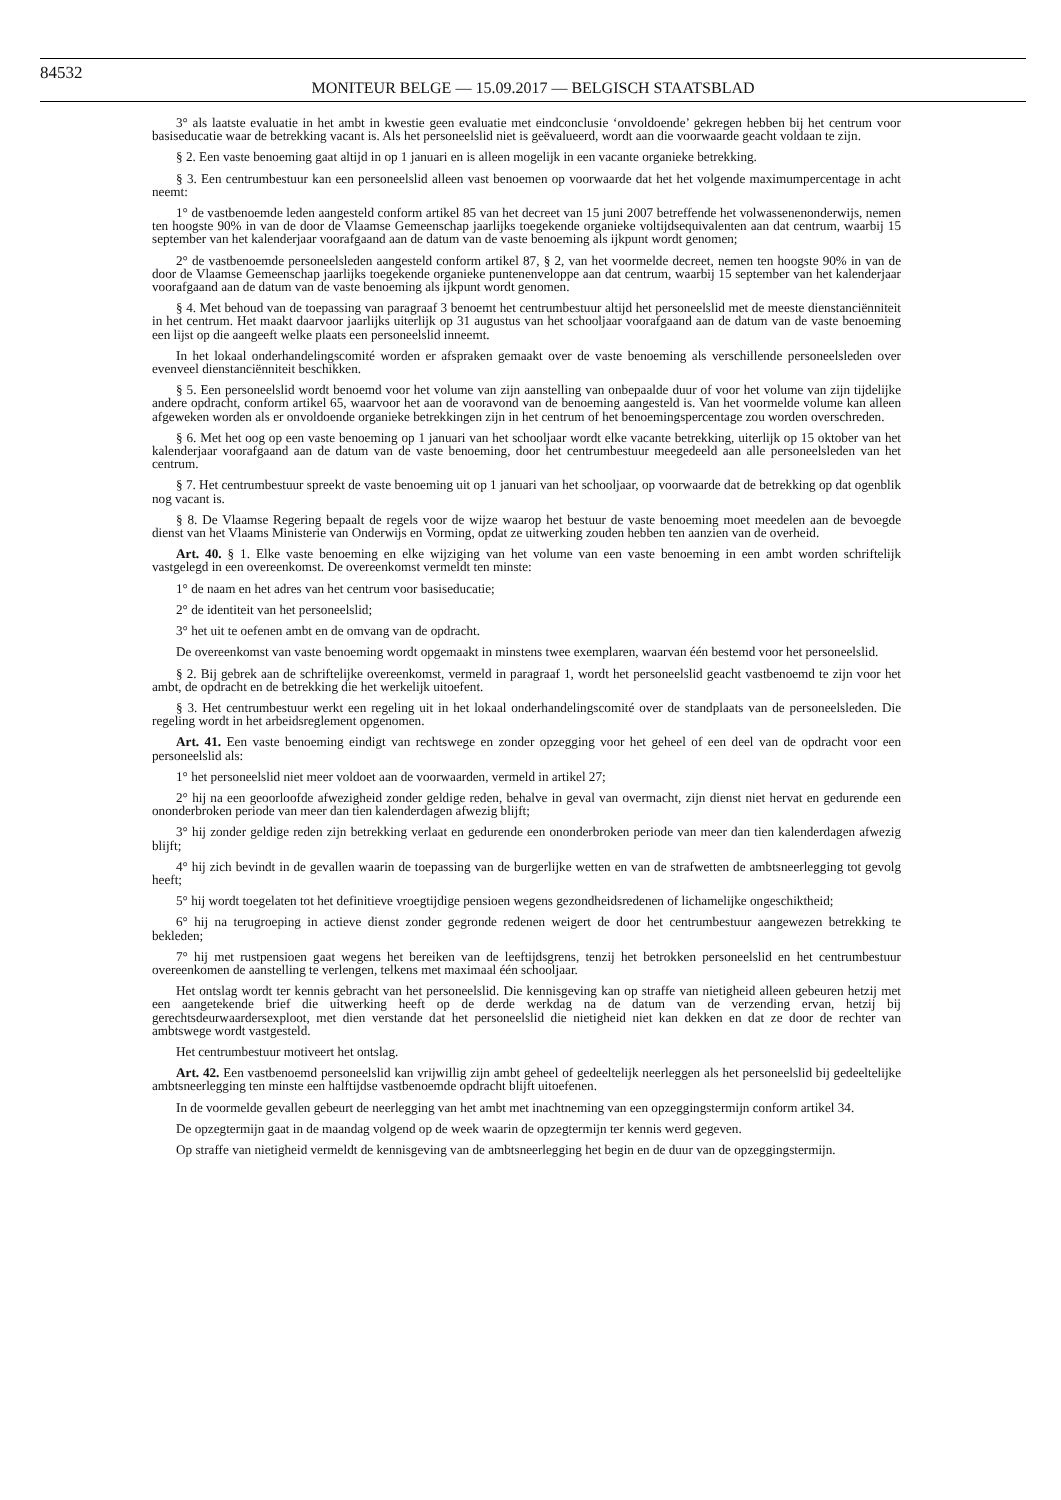84532
MONITEUR BELGE — 15.09.2017 — BELGISCH STAATSBLAD
3° als laatste evaluatie in het ambt in kwestie geen evaluatie met eindconclusie ‘onvoldoende’ gekregen hebben bij het centrum voor basiseducatie waar de betrekking vacant is. Als het personeelslid niet is geëvalueerd, wordt aan die voorwaarde geacht voldaan te zijn.
§ 2. Een vaste benoeming gaat altijd in op 1 januari en is alleen mogelijk in een vacante organieke betrekking.
§ 3. Een centrumbestuur kan een personeelslid alleen vast benoemen op voorwaarde dat het het volgende maximumpercentage in acht neemt:
1° de vastbenoemde leden aangesteld conform artikel 85 van het decreet van 15 juni 2007 betreffende het volwassenenonderwijs, nemen ten hoogste 90% in van de door de Vlaamse Gemeenschap jaarlijks toegekende organieke voltijdsequivalenten aan dat centrum, waarbij 15 september van het kalenderjaar voorafgaand aan de datum van de vaste benoeming als ijkpunt wordt genomen;
2° de vastbenoemde personeelsleden aangesteld conform artikel 87, § 2, van het voormelde decreet, nemen ten hoogste 90% in van de door de Vlaamse Gemeenschap jaarlijks toegekende organieke puntenenveloppe aan dat centrum, waarbij 15 september van het kalenderjaar voorafgaand aan de datum van de vaste benoeming als ijkpunt wordt genomen.
§ 4. Met behoud van de toepassing van paragraaf 3 benoemt het centrumbestuur altijd het personeelslid met de meeste dienstanciënniteit in het centrum. Het maakt daarvoor jaarlijks uiterlijk op 31 augustus van het schooljaar voorafgaand aan de datum van de vaste benoeming een lijst op die aangeeft welke plaats een personeelslid inneemt.
In het lokaal onderhandelingscomité worden er afspraken gemaakt over de vaste benoeming als verschillende personeelsleden over evenveel dienstanciënniteit beschikken.
§ 5. Een personeelslid wordt benoemd voor het volume van zijn aanstelling van onbepaalde duur of voor het volume van zijn tijdelijke andere opdracht, conform artikel 65, waarvoor het aan de vooravond van de benoeming aangesteld is. Van het voormelde volume kan alleen afgeweken worden als er onvoldoende organieke betrekkingen zijn in het centrum of het benoemingspercentage zou worden overschreden.
§ 6. Met het oog op een vaste benoeming op 1 januari van het schooljaar wordt elke vacante betrekking, uiterlijk op 15 oktober van het kalenderjaar voorafgaand aan de datum van de vaste benoeming, door het centrumbestuur meegedeeld aan alle personeelsleden van het centrum.
§ 7. Het centrumbestuur spreekt de vaste benoeming uit op 1 januari van het schooljaar, op voorwaarde dat de betrekking op dat ogenblik nog vacant is.
§ 8. De Vlaamse Regering bepaalt de regels voor de wijze waarop het bestuur de vaste benoeming moet meedelen aan de bevoegde dienst van het Vlaams Ministerie van Onderwijs en Vorming, opdat ze uitwerking zouden hebben ten aanzien van de overheid.
Art. 40. § 1. Elke vaste benoeming en elke wijziging van het volume van een vaste benoeming in een ambt worden schriftelijk vastgelegd in een overeenkomst. De overeenkomst vermeldt ten minste:
1° de naam en het adres van het centrum voor basiseducatie;
2° de identiteit van het personeelslid;
3° het uit te oefenen ambt en de omvang van de opdracht.
De overeenkomst van vaste benoeming wordt opgemaakt in minstens twee exemplaren, waarvan één bestemd voor het personeelslid.
§ 2. Bij gebrek aan de schriftelijke overeenkomst, vermeld in paragraaf 1, wordt het personeelslid geacht vastbenoemd te zijn voor het ambt, de opdracht en de betrekking die het werkelijk uitoefent.
§ 3. Het centrumbestuur werkt een regeling uit in het lokaal onderhandelingscomité over de standplaats van de personeelsleden. Die regeling wordt in het arbeidsreglement opgenomen.
Art. 41. Een vaste benoeming eindigt van rechtswege en zonder opzegging voor het geheel of een deel van de opdracht voor een personeelslid als:
1° het personeelslid niet meer voldoet aan de voorwaarden, vermeld in artikel 27;
2° hij na een geoorloofde afwezigheid zonder geldige reden, behalve in geval van overmacht, zijn dienst niet hervat en gedurende een ononderbroken periode van meer dan tien kalenderdagen afwezig blijft;
3° hij zonder geldige reden zijn betrekking verlaat en gedurende een ononderbroken periode van meer dan tien kalenderdagen afwezig blijft;
4° hij zich bevindt in de gevallen waarin de toepassing van de burgerlijke wetten en van de strafwetten de ambtsneerlegging tot gevolg heeft;
5° hij wordt toegelaten tot het definitieve vroegtijdige pensioen wegens gezondheidsredenen of lichamelijke ongeschiktheid;
6° hij na terugroeping in actieve dienst zonder gegronde redenen weigert de door het centrumbestuur aangewezen betrekking te bekleden;
7° hij met rustpensioen gaat wegens het bereiken van de leeftijdsgrens, tenzij het betrokken personeelslid en het centrumbestuur overeenkomen de aanstelling te verlengen, telkens met maximaal één schooljaar.
Het ontslag wordt ter kennis gebracht van het personeelslid. Die kennisgeving kan op straffe van nietigheid alleen gebeuren hetzij met een aangetekende brief die uitwerking heeft op de derde werkdag na de datum van de verzending ervan, hetzij bij gerechtsdeurwaardersexploot, met dien verstande dat het personeelslid die nietigheid niet kan dekken en dat ze door de rechter van ambtswege wordt vastgesteld.
Het centrumbestuur motiveert het ontslag.
Art. 42. Een vastbenoemd personeelslid kan vrijwillig zijn ambt geheel of gedeeltelijk neerleggen als het personeelslid bij gedeeltelijke ambtsneerlegging ten minste een halftijdse vastbenoemde opdracht blijft uitoefenen.
In de voormelde gevallen gebeurt de neerlegging van het ambt met inachtneming van een opzeggingstermijn conform artikel 34.
De opzegtermijn gaat in de maandag volgend op de week waarin de opzegtermijn ter kennis werd gegeven.
Op straffe van nietigheid vermeldt de kennisgeving van de ambtsneerlegging het begin en de duur van de opzeggingstermijn.